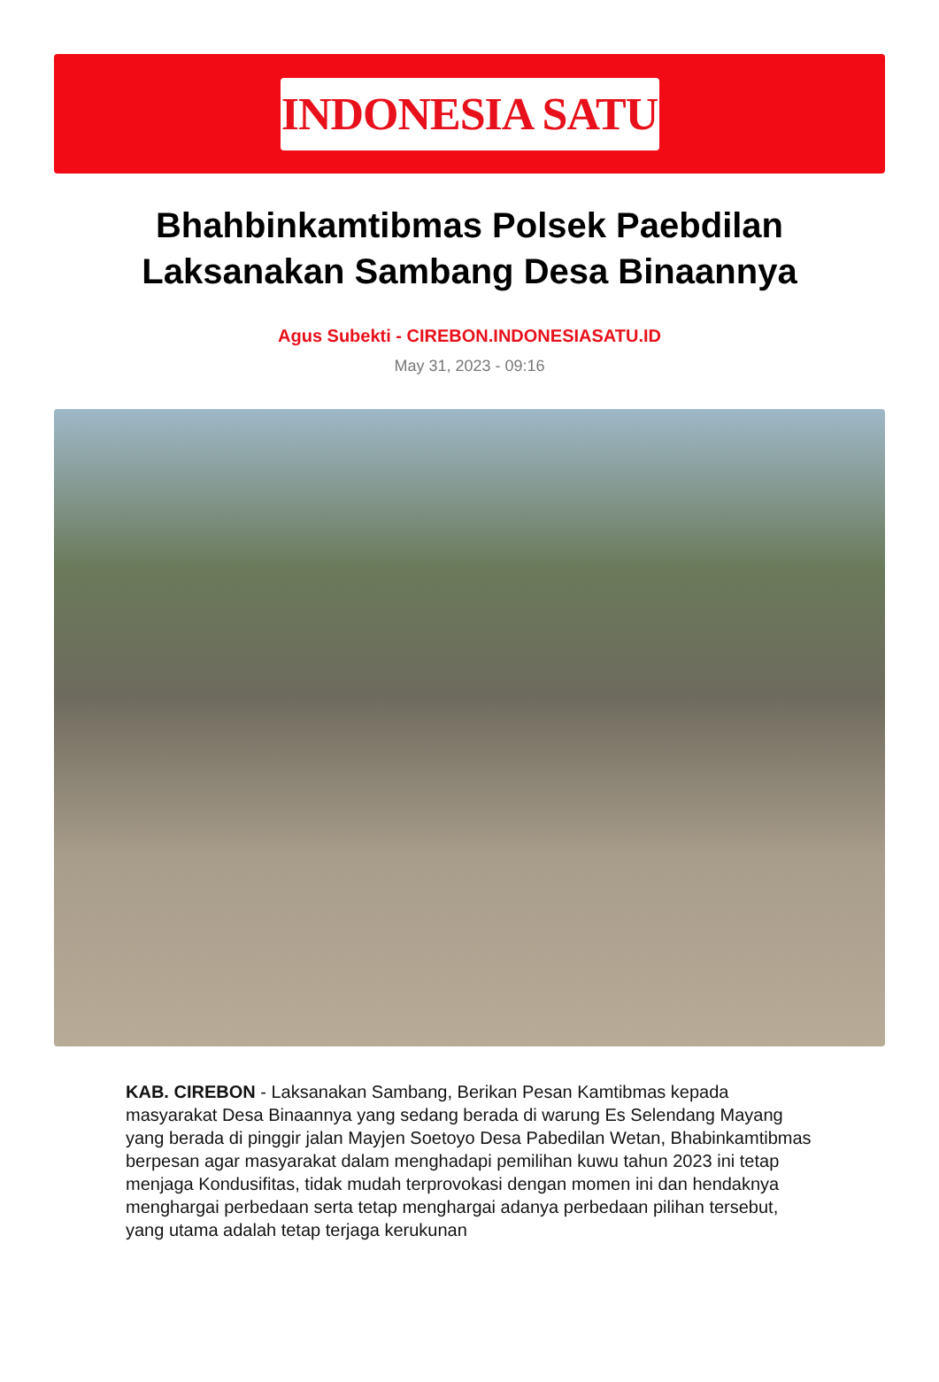INDONESIA SATU
Bhahbinkamtibmas Polsek Paebdilan Laksanakan Sambang Desa Binaannya
Agus Subekti - CIREBON.INDONESIASATU.ID
May 31, 2023 - 09:16
KAB. CIREBON - Laksanakan Sambang, Berikan Pesan Kamtibmas kepada masyarakat Desa Binaannya yang sedang berada di warung Es Selendang Mayang yang berada di pinggir jalan Mayjen Soetoyo Desa Pabedilan Wetan, Bhabinkamtibmas berpesan agar masyarakat dalam menghadapi pemilihan kuwu tahun 2023 ini tetap menjaga Kondusifitas, tidak mudah terprovokasi dengan momen ini dan hendaknya menghargai perbedaan serta tetap menghargai adanya perbedaan pilihan tersebut, yang utama adalah tetap terjaga kerukunan